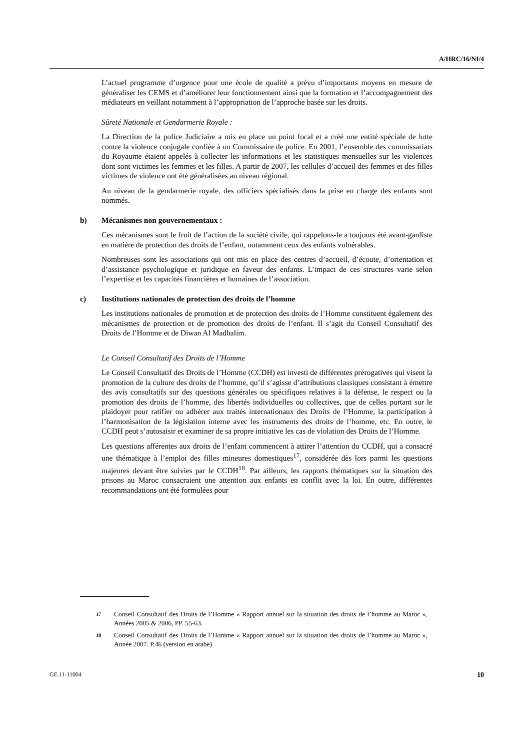A/HRC/16/NI/4
L’actuel programme d’urgence pour une école de qualité a prévu d’importants moyens en mesure de généraliser les CEMS et d’améliorer leur fonctionnement ainsi que la formation et l’accompagnement des médiateurs en veillant notamment à l’appropriation de l’approche basée sur les droits.
Sûreté Nationale et Gendarmerie Royale :
La Direction de la police Judiciaire a mis en place un point focal et a créé une entité spéciale de lutte contre la violence conjugale confiée à un Commissaire de police. En 2001, l’ensemble des commissariats du Royaume étaient appelés à collecter les informations et les statistiques mensuelles sur les violences dont sont victimes les femmes et les filles. A partir de 2007, les cellules d’accueil des femmes et des filles victimes de violence ont été généralisées au niveau régional.
Au niveau de la gendarmerie royale, des officiers spécialisés dans la prise en charge des enfants sont nommés.
b) Mécanismes non gouvernementaux :
Ces mécanismes sont le fruit de l’action de la société civile, qui rappelons-le a toujours été avant-gardiste en matière de protection des droits de l’enfant, notamment ceux des enfants vulnérables.
Nombreuses sont les associations qui ont mis en place des centres d’accueil, d’écoute, d’orientation et d’assistance psychologique et juridique en faveur des enfants. L’impact de ces structures varie selon l’expertise et les capacités financières et humaines de l’association.
c) Institutions nationales de protection des droits de l’homme
Les institutions nationales de promotion et de protection des droits de l’Homme constituent également des mécanismes de protection et de promotion des droits de l’enfant. Il s’agit du Conseil Consultatif des Droits de l’Homme et de Diwan Al Madhalim.
Le Conseil Consultatif des Droits de l’Homme
Le Conseil Consultatif des Droits de l’Homme (CCDH) est investi de différentes prérogatives qui visent la promotion de la culture des droits de l’homme, qu’il s’agisse d’attributions classiques consistant à émettre des avis consultatifs sur des questions générales ou spécifiques relatives à la défense, le respect ou la promotion des droits de l’homme, des libertés individuelles ou collectives, que de celles portant sur le plaidoyer pour ratifier ou adhérer aux traités internationaux des Droits de l’Homme, la participation à l’harmonisation de la législation interne avec les instruments des droits de l’homme, etc. En outre, le CCDH peut s’autosaisir et examiner de sa propre initiative les cas de violation des Droits de l’Homme.
Les questions afférentes aux droits de l’enfant commencent à attirer l’attention du CCDH, qui a consacré une thématique à l’emploi des filles mineures domestiques<sup>17</sup>, considérée dès lors parmi les questions majeures devant être suivies par le CCDH<sup>18</sup>. Par ailleurs, les rapports thématiques sur la situation des prisons au Maroc consacraient une attention aux enfants en conflit avec la loi. En outre, différentes recommandations ont été formulées pour
17
Conseil Consultatif des Droits de l’Homme « Rapport annuel sur la situation des droits de l’homme au Maroc », Années 2005 & 2006, PP. 55-63.
18
Conseil Consultatif des Droits de l’Homme « Rapport annuel sur la situation des droits de l’homme au Maroc », Année 2007. P.46 (version en arabe)
GE.11-11004 10